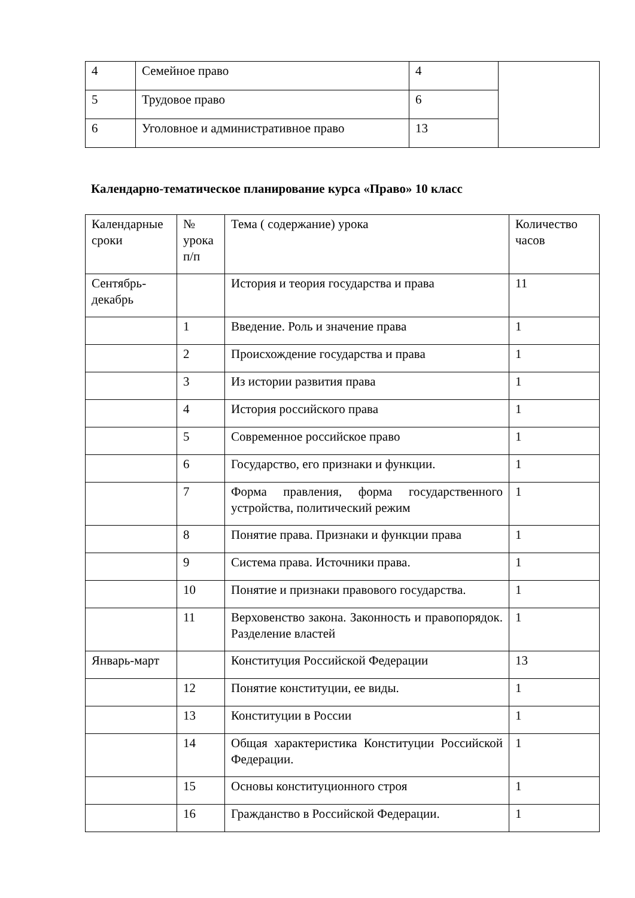| 4 | Семейное право | 4 | |
| 5 | Трудовое право | 6 | |
| 6 | Уголовное и административное право | 13 | |
Календарно-тематическое планирование курса «Право» 10 класс
| Календарные сроки | № урока п/п | Тема ( содержание) урока | Количество часов |
| Сентябрь-декабрь | | История и теория государства и права | 11 |
| | 1 | Введение. Роль и значение права | 1 |
| | 2 | Происхождение государства и права | 1 |
| | 3 | Из истории развития права | 1 |
| | 4 | История российского права | 1 |
| | 5 | Современное российское право | 1 |
| | 6 | Государство, его признаки и функции. | 1 |
| | 7 | Форма правления, форма государственного устройства, политический режим | 1 |
| | 8 | Понятие права. Признаки и функции права | 1 |
| | 9 | Система права. Источники права. | 1 |
| | 10 | Понятие и признаки правового государства. | 1 |
| | 11 | Верховенство закона. Законность и правопорядок. Разделение властей | 1 |
| Январь-март | | Конституция Российской Федерации | 13 |
| | 12 | Понятие конституции, ее виды. | 1 |
| | 13 | Конституции в России | 1 |
| | 14 | Общая характеристика Конституции Российской Федерации. | 1 |
| | 15 | Основы конституционного строя | 1 |
| | 16 | Гражданство в Российской Федерации. | 1 |